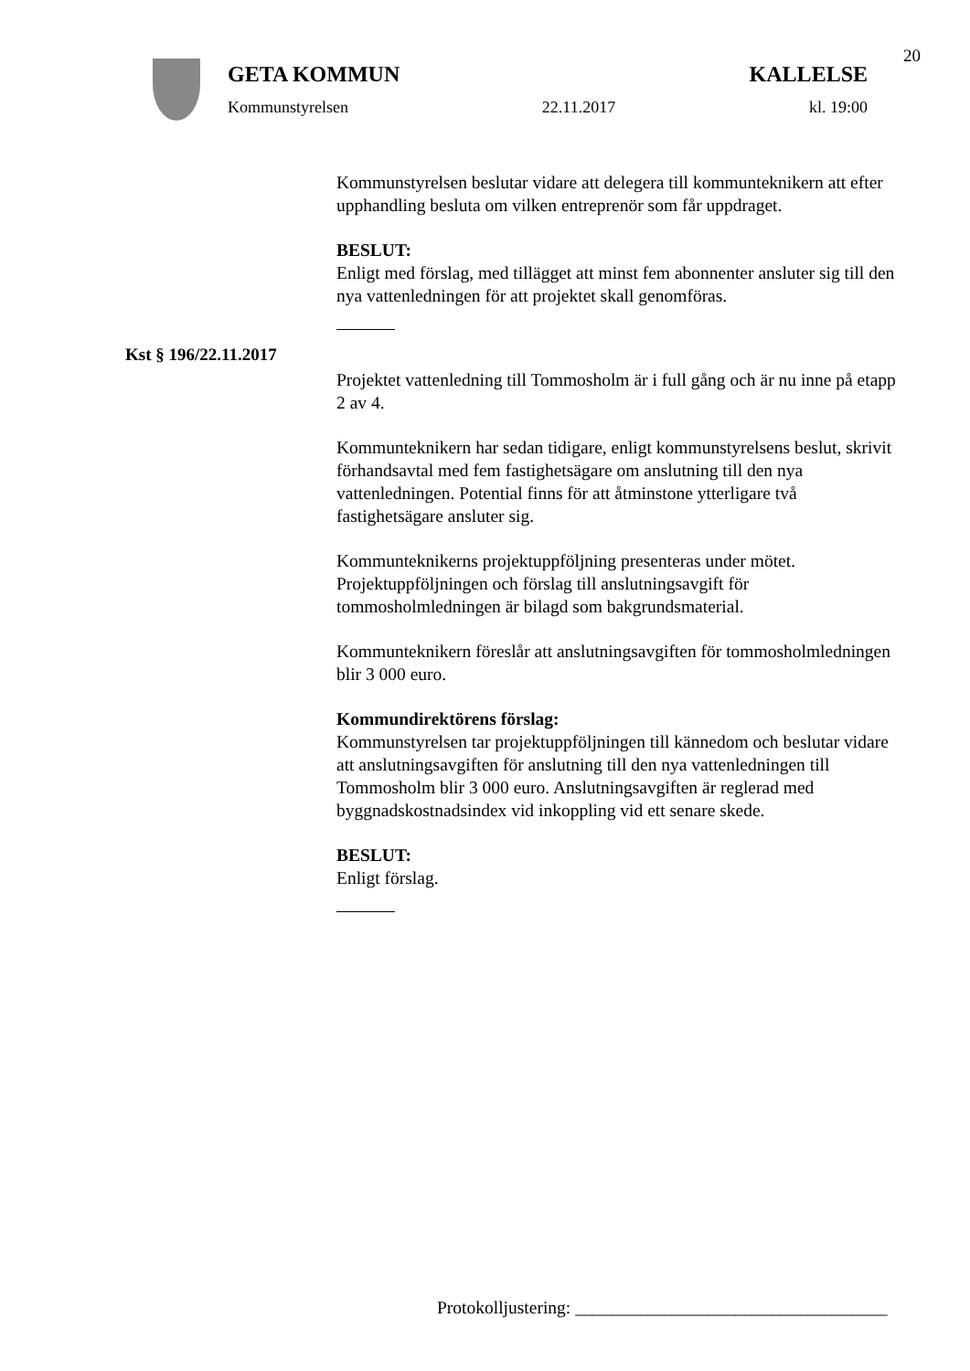20
GETA KOMMUN KALLELSE
Kommunstyrelsen 22.11.2017 kl. 19:00
Kommunstyrelsen beslutar vidare att delegera till kommunteknikern att efter upphandling besluta om vilken entreprenör som får uppdraget.
BESLUT:
Enligt med förslag, med tillägget att minst fem abonnenter ansluter sig till den nya vattenledningen för att projektet skall genomföras.
Kst § 196/22.11.2017
Projektet vattenledning till Tommosholm är i full gång och är nu inne på etapp 2 av 4.
Kommunteknikern har sedan tidigare, enligt kommunstyrelsens beslut, skrivit förhandsavtal med fem fastighetsägare om anslutning till den nya vattenledningen. Potential finns för att åtminstone ytterligare två fastighetsägare ansluter sig.
Kommunteknikerns projektuppföljning presenteras under mötet. Projektuppföljningen och förslag till anslutningsavgift för tommosholmledningen är bilagd som bakgrundsmaterial.
Kommunteknikern föreslår att anslutningsavgiften för tommosholmledningen blir 3 000 euro.
Kommundirektörens förslag:
Kommunstyrelsen tar projektuppföljningen till kännedom och beslutar vidare att anslutningsavgiften för anslutning till den nya vattenledningen till Tommosholm blir 3 000 euro. Anslutningsavgiften är reglerad med byggnadskostnadsindex vid inkoppling vid ett senare skede.
BESLUT:
Enligt förslag.
Protokolljustering: ___________________________________